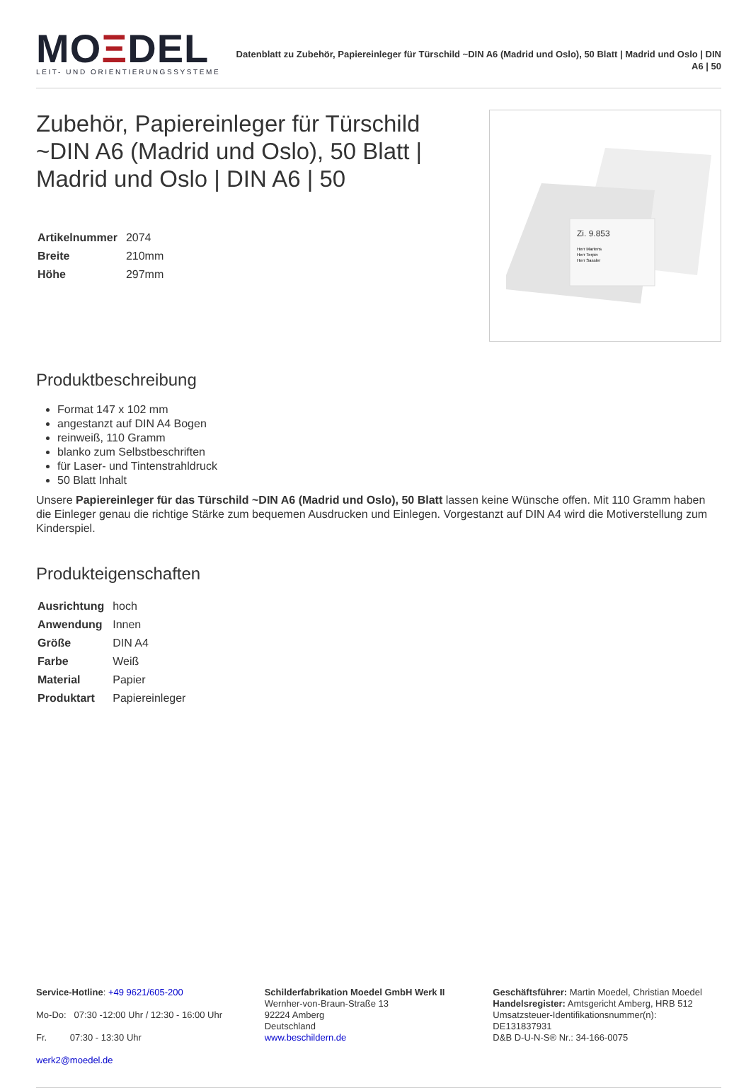MOΞDEL
LEIT- UND ORIENTIERUNGSSYSTEME
Datenblatt zu Zubehör, Papiereinleger für Türschild ~DIN A6 (Madrid und Oslo), 50 Blatt | Madrid und Oslo | DIN A6 | 50
Zubehör, Papiereinleger für Türschild ~DIN A6 (Madrid und Oslo), 50 Blatt | Madrid und Oslo | DIN A6 | 50
| Artikelnummer | 2074 |
| Breite | 210mm |
| Höhe | 297mm |
Zi. 9.853
Herr Martens
Herr Terpin
Herr Sassler
Produktbeschreibung
Format 147 x 102 mm
angestanzt auf DIN A4 Bogen
reinweiß, 110 Gramm
blanko zum Selbstbeschriften
für Laser- und Tintenstrahldruck
50 Blatt Inhalt
Unsere Papiereinleger für das Türschild ~DIN A6 (Madrid und Oslo), 50 Blatt lassen keine Wünsche offen. Mit 110 Gramm haben die Einleger genau die richtige Stärke zum bequemen Ausdrucken und Einlegen. Vorgestanzt auf DIN A4 wird die Motiverstellung zum Kinderspiel.
Produkteigenschaften
| Ausrichtung | hoch |
| Anwendung | Innen |
| Größe | DIN A4 |
| Farbe | Weiß |
| Material | Papier |
| Produktart | Papiereinleger |
Service-Hotline: +49 9621/605-200
Mo-Do: 07:30 -12:00 Uhr / 12:30 - 16:00 Uhr
Fr. 07:30 - 13:30 Uhr
werk2@moedel.de
Schilderfabrikation Moedel GmbH Werk II
Wernher-von-Braun-Straße 13
92224 Amberg
Deutschland
www.beschildern.de
Geschäftsführer: Martin Moedel, Christian Moedel
Handelsregister: Amtsgericht Amberg, HRB 512
Umsatzsteuer-Identifikationsnummer(n):
DE131837931
D&B D-U-N-S® Nr.: 34-166-0075